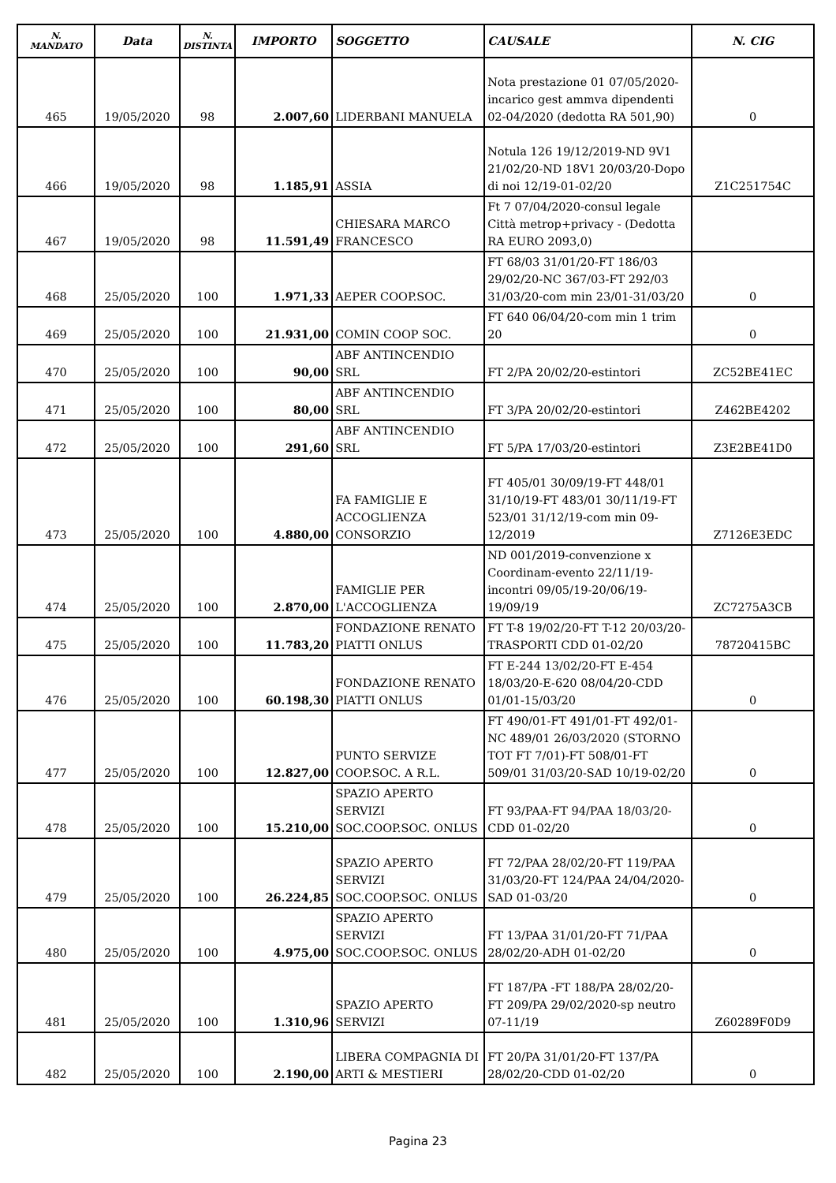| N. MANDATO | Data | N. DISTINTA | IMPORTO | SOGGETTO | CAUSALE | N. CIG |
| --- | --- | --- | --- | --- | --- | --- |
| 465 | 19/05/2020 | 98 | 2.007,60 | LIDERBANI MANUELA | Nota prestazione 01 07/05/2020-incarico gest ammva dipendenti 02-04/2020 (dedotta RA 501,90) | 0 |
| 466 | 19/05/2020 | 98 | 1.185,91 | ASSIA | Notula 126 19/12/2019-ND 9V1 21/02/20-ND 18V1 20/03/20-Dopo di noi 12/19-01-02/20 | Z1C251754C |
| 467 | 19/05/2020 | 98 | 11.591,49 | CHIESARA MARCO FRANCESCO | Ft 7 07/04/2020-consul legale Città metrop+privacy - (Dedotta RA EURO 2093,0) | |
| 468 | 25/05/2020 | 100 | 1.971,33 | AEPER COOP.SOC. | FT 68/03 31/01/20-FT 186/03 29/02/20-NC 367/03-FT 292/03 31/03/20-com min 23/01-31/03/20 | 0 |
| 469 | 25/05/2020 | 100 | 21.931,00 | COMIN COOP SOC. | FT 640 06/04/20-com min 1 trim 20 | 0 |
| 470 | 25/05/2020 | 100 | 90,00 | ABF ANTINCENDIO SRL | FT 2/PA 20/02/20-estintori | ZC52BE41EC |
| 471 | 25/05/2020 | 100 | 80,00 | ABF ANTINCENDIO SRL | FT 3/PA 20/02/20-estintori | Z462BE4202 |
| 472 | 25/05/2020 | 100 | 291,60 | ABF ANTINCENDIO SRL | FT 5/PA 17/03/20-estintori | Z3E2BE41D0 |
| 473 | 25/05/2020 | 100 | 4.880,00 | FA FAMIGLIE E ACCOGLIENZA CONSORZIO | FT 405/01 30/09/19-FT 448/01 31/10/19-FT 483/01 30/11/19-FT 523/01 31/12/19-com min 09-12/2019 | Z7126E3EDC |
| 474 | 25/05/2020 | 100 | 2.870,00 | FAMIGLIE PER L'ACCOGLIENZA | ND 001/2019-convenzione x Coordinam-evento 22/11/19-incontri 09/05/19-20/06/19-19/09/19 | ZC7275A3CB |
| 475 | 25/05/2020 | 100 | 11.783,20 | FONDAZIONE RENATO PIATTI ONLUS | FT T-8 19/02/20-FT T-12 20/03/20-TRASPORTI CDD 01-02/20 | 78720415BC |
| 476 | 25/05/2020 | 100 | 60.198,30 | FONDAZIONE RENATO PIATTI ONLUS | FT E-244 13/02/20-FT E-454 18/03/20-E-620 08/04/20-CDD 01/01-15/03/20 | 0 |
| 477 | 25/05/2020 | 100 | 12.827,00 | PUNTO SERVIZE COOP.SOC. A R.L. | FT 490/01-FT 491/01-FT 492/01-NC 489/01 26/03/2020 (STORNO TOT FT 7/01)-FT 508/01-FT 509/01 31/03/20-SAD 10/19-02/20 | 0 |
| 478 | 25/05/2020 | 100 | 15.210,00 | SPAZIO APERTO SERVIZI SOC.COOP.SOC. ONLUS | FT 93/PAA-FT 94/PAA 18/03/20-CDD 01-02/20 | 0 |
| 479 | 25/05/2020 | 100 | 26.224,85 | SPAZIO APERTO SERVIZI SOC.COOP.SOC. ONLUS | FT 72/PAA 28/02/20-FT 119/PAA 31/03/20-FT 124/PAA 24/04/2020-SAD 01-03/20 | 0 |
| 480 | 25/05/2020 | 100 | 4.975,00 | SPAZIO APERTO SERVIZI SOC.COOP.SOC. ONLUS | FT 13/PAA 31/01/20-FT 71/PAA 28/02/20-ADH 01-02/20 | 0 |
| 481 | 25/05/2020 | 100 | 1.310,96 | SPAZIO APERTO SERVIZI | FT 187/PA -FT 188/PA 28/02/20-FT 209/PA 29/02/2020-sp neutro 07-11/19 | Z60289F0D9 |
| 482 | 25/05/2020 | 100 | 2.190,00 | LIBERA COMPAGNIA DI ARTI & MESTIERI | FT 20/PA 31/01/20-FT 137/PA 28/02/20-CDD 01-02/20 | 0 |
Pagina 23